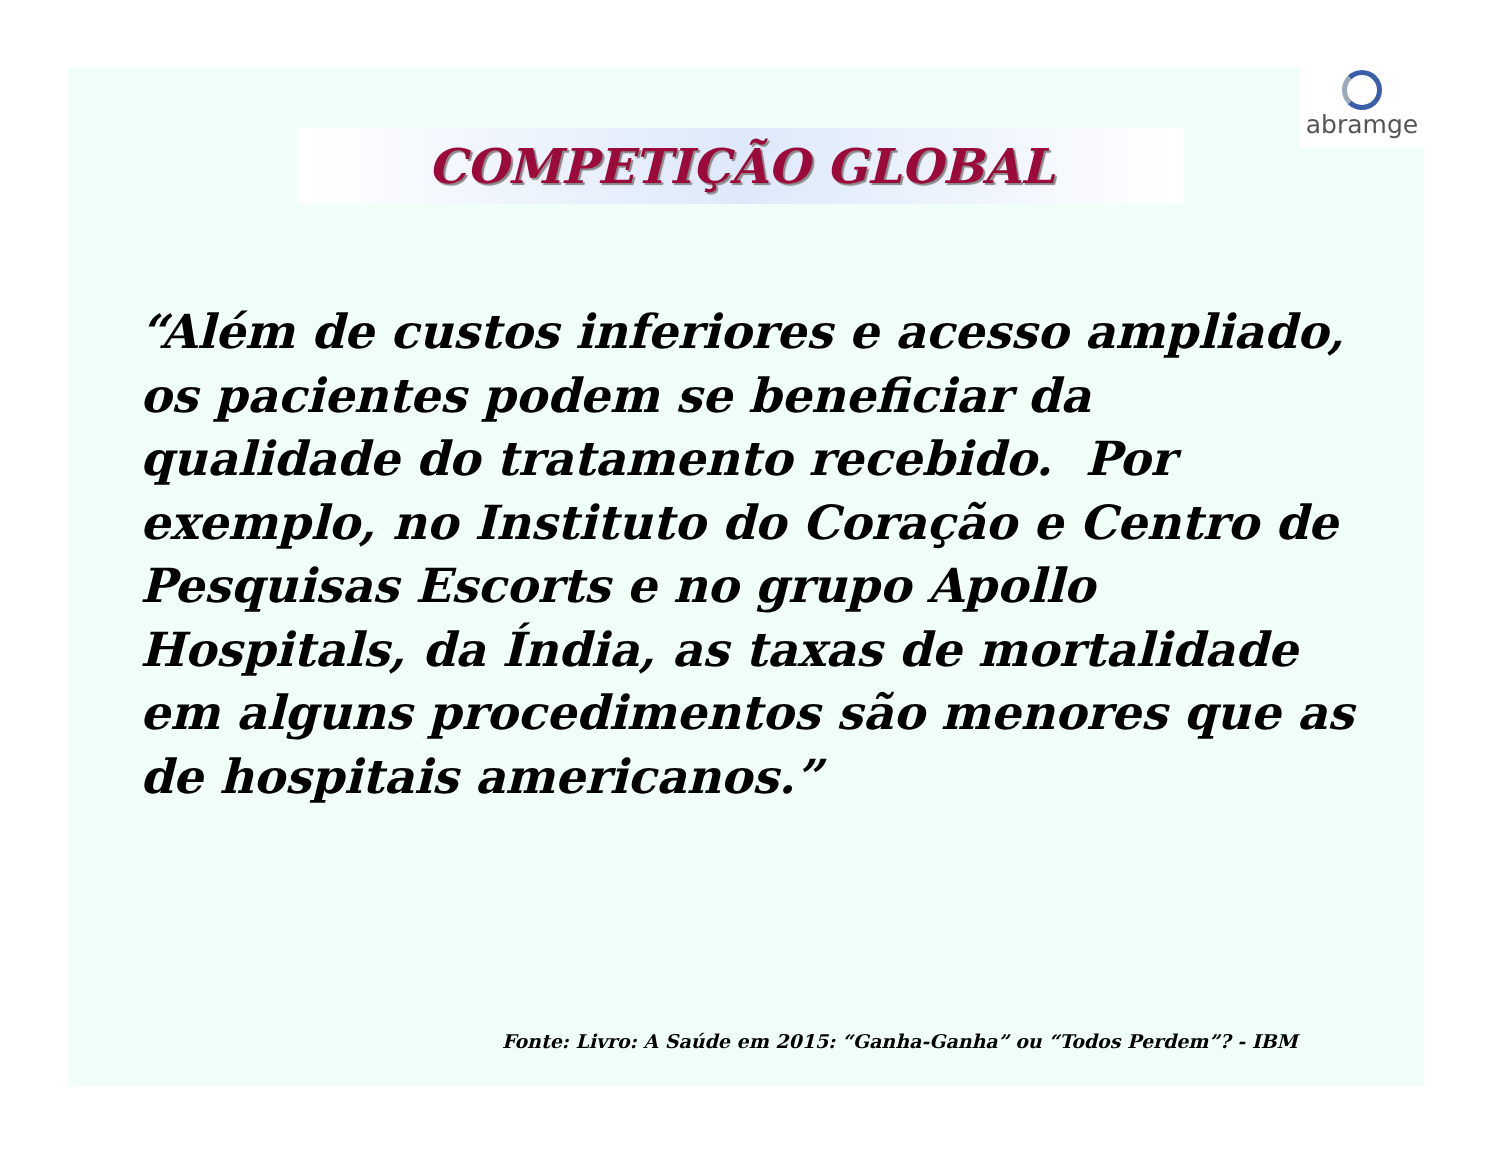abramge
COMPETIÇÃO GLOBAL
“Além de custos inferiores e acesso ampliado, os pacientes podem se beneficiar da qualidade do tratamento recebido. Por exemplo, no Instituto do Coração e Centro de Pesquisas Escorts e no grupo Apollo Hospitals, da Índia, as taxas de mortalidade em alguns procedimentos são menores que as de hospitais americanos.”
Fonte: Livro: A Saúde em 2015: “Ganha-Ganha” ou “Todos Perdem”? - IBM